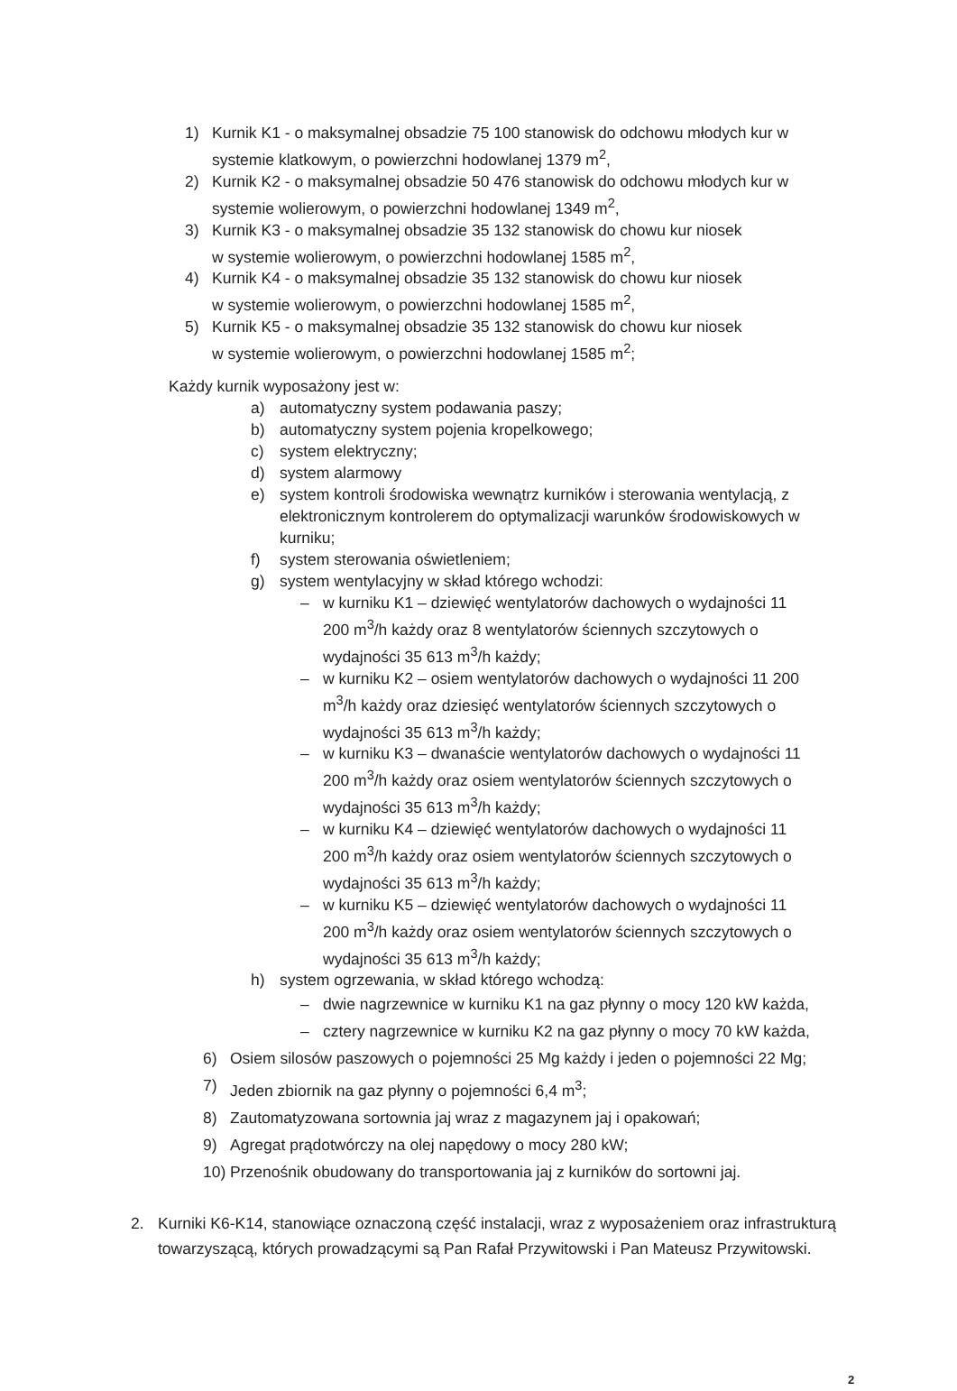1) Kurnik K1 - o maksymalnej obsadzie 75 100 stanowisk do odchowu młodych kur w systemie klatkowym, o powierzchni hodowlanej 1379 m<sup>2</sup>,
2) Kurnik K2 - o maksymalnej obsadzie 50 476 stanowisk do odchowu młodych kur w systemie wolierowym, o powierzchni hodowlanej 1349 m<sup>2</sup>,
3) Kurnik K3 - o maksymalnej obsadzie 35 132 stanowisk do chowu kur niosek
w systemie wolierowym, o powierzchni hodowlanej 1585 m<sup>2</sup>,
4) Kurnik K4 - o maksymalnej obsadzie 35 132 stanowisk do chowu kur niosek
w systemie wolierowym, o powierzchni hodowlanej 1585 m<sup>2</sup>,
5) Kurnik K5 - o maksymalnej obsadzie 35 132 stanowisk do chowu kur niosek
w systemie wolierowym, o powierzchni hodowlanej 1585 m<sup>2</sup>;
Każdy kurnik wyposażony jest w:
a) automatyczny system podawania paszy;
b) automatyczny system pojenia kropelkowego;
c) system elektryczny;
d) system alarmowy
e) system kontroli środowiska wewnątrz kurników i sterowania wentylacją, z elektronicznym kontrolerem do optymalizacji warunków środowiskowych w kurniku;
f) system sterowania oświetleniem;
g) system wentylacyjny w skład którego wchodzi:
– w kurniku K1 – dziewięć wentylatorów dachowych o wydajności 11 200 m<sup>3</sup>/h każdy oraz 8 wentylatorów ściennych szczytowych o wydajności 35 613 m<sup>3</sup>/h każdy;
– w kurniku K2 – osiem wentylatorów dachowych o wydajności 11 200 m<sup>3</sup>/h każdy oraz dziesięć wentylatorów ściennych szczytowych o wydajności 35 613 m<sup>3</sup>/h każdy;
– w kurniku K3 – dwanaście wentylatorów dachowych o wydajności 11 200 m<sup>3</sup>/h każdy oraz osiem wentylatorów ściennych szczytowych o wydajności 35 613 m<sup>3</sup>/h każdy;
– w kurniku K4 – dziewięć wentylatorów dachowych o wydajności 11 200 m<sup>3</sup>/h każdy oraz osiem wentylatorów ściennych szczytowych o wydajności 35 613 m<sup>3</sup>/h każdy;
– w kurniku K5 – dziewięć wentylatorów dachowych o wydajności 11 200 m<sup>3</sup>/h każdy oraz osiem wentylatorów ściennych szczytowych o wydajności 35 613 m<sup>3</sup>/h każdy;
h) system ogrzewania, w skład którego wchodzą:
– dwie nagrzewnice w kurniku K1 na gaz płynny o mocy 120 kW każda,
– cztery nagrzewnice w kurniku K2 na gaz płynny o mocy 70 kW każda,
6) Osiem silosów paszowych o pojemności 25 Mg każdy i jeden o pojemności 22 Mg;
7) Jeden zbiornik na gaz płynny o pojemności 6,4 m<sup>3</sup>;
8) Zautomatyzowana sortownia jaj wraz z magazynem jaj i opakowań;
9) Agregat prądotwórczy na olej napędowy o mocy 280 kW;
10)
Przenośnik obudowany do transportowania jaj z kurników do sortowni jaj.
2. Kurniki K6-K14, stanowiące oznaczoną część instalacji, wraz z wyposażeniem oraz infrastrukturą towarzyszącą, których prowadzącymi są Pan Rafał Przywitowski i Pan Mateusz Przywitowski.
2